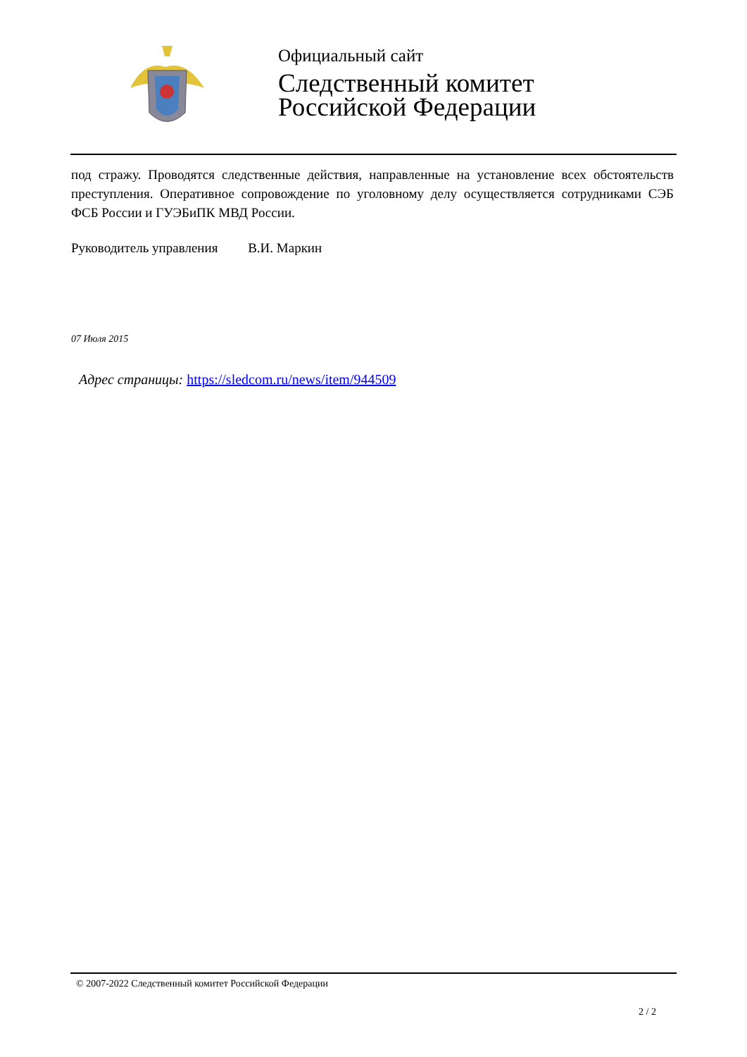Официальный сайт
Следственный комитет
Российской Федерации
под стражу. Проводятся следственные действия, направленные на установление всех обстоятельств преступления. Оперативное сопровождение по уголовному делу осуществляется сотрудниками СЭБ ФСБ России и ГУЭБиПК МВД России.
Руководитель управления В.И. Маркин
07 Июля 2015
Адрес страницы: https://sledcom.ru/news/item/944509
© 2007-2022 Следственный комитет Российской Федерации
2 / 2